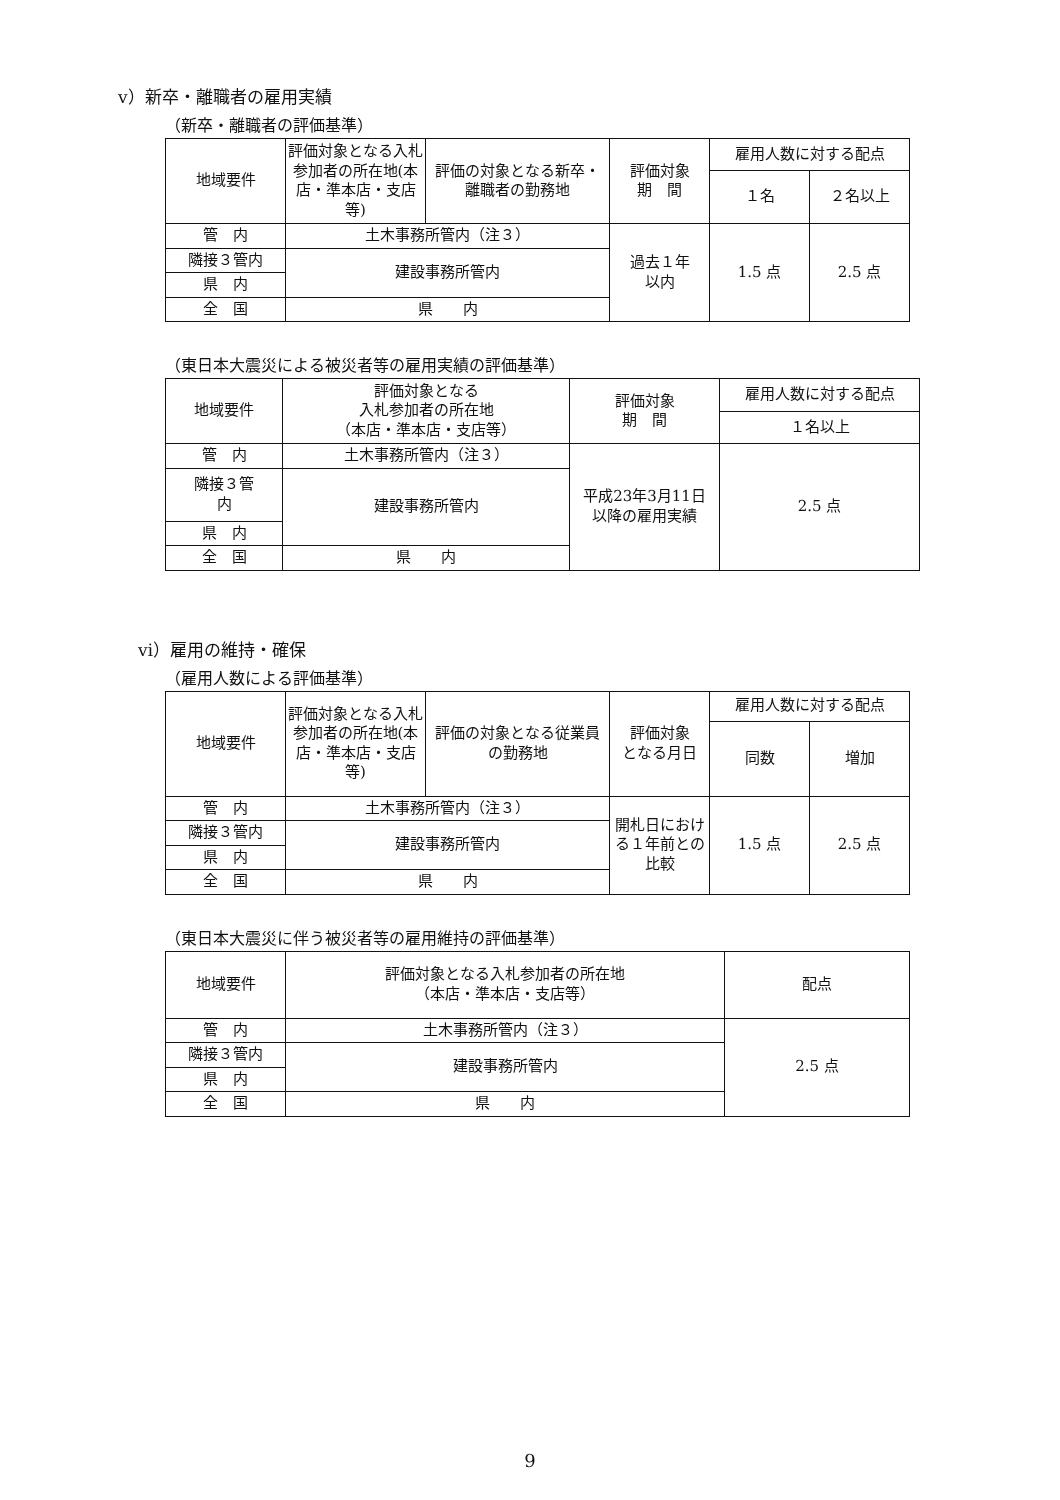ⅴ）新卒・離職者の雇用実績
（新卒・離職者の評価基準）
| 地域要件 | 評価対象となる入札参加者の所在地(本店・準本店・支店等) | 評価の対象となる新卒・離職者の勤務地 | 評価対象 期 間 | 雇用人数に対する配点 | |
| | | | | １名 | ２名以上 |
| 管 内 | 土木事務所管内（注３） | | 過去１年 以内 | 1.5 点 | 2.5 点 |
| 隣接３管内 | 建設事務所管内 | | | | |
| 県 内 | | | | | |
| 全 国 | 県 内 | | | | |
（東日本大震災による被災者等の雇用実績の評価基準）
| 地域要件 | 評価対象となる 入札参加者の所在地 （本店・準本店・支店等） | 評価対象 期 間 | 雇用人数に対する配点 |
| | | | １名以上 |
| 管 内 | 土木事務所管内（注３） | 平成23年3月11日 以降の雇用実績 | 2.5 点 |
| 隣接３管 内 | 建設事務所管内 | | |
| 県 内 | | | |
| 全 国 | 県 内 | | |
ⅵ）雇用の維持・確保
（雇用人数による評価基準）
| 地域要件 | 評価対象となる入札参加者の所在地(本店・準本店・支店等) | 評価の対象となる従業員の勤務地 | 評価対象 となる月日 | 雇用人数に対する配点 | |
| | | | | 同数 | 増加 |
| 管 内 | 土木事務所管内（注３） | | 開札日における１年前との比較 | 1.5 点 | 2.5 点 |
| 隣接３管内 | 建設事務所管内 | | | | |
| 県 内 | | | | | |
| 全 国 | 県 内 | | | | |
（東日本大震災に伴う被災者等の雇用維持の評価基準）
| 地域要件 | 評価対象となる入札参加者の所在地 （本店・準本店・支店等） | 配点 |
| 管 内 | 土木事務所管内（注３） | 2.5 点 |
| 隣接３管内 | 建設事務所管内 | |
| 県 内 | | |
| 全 国 | 県 内 | |
9